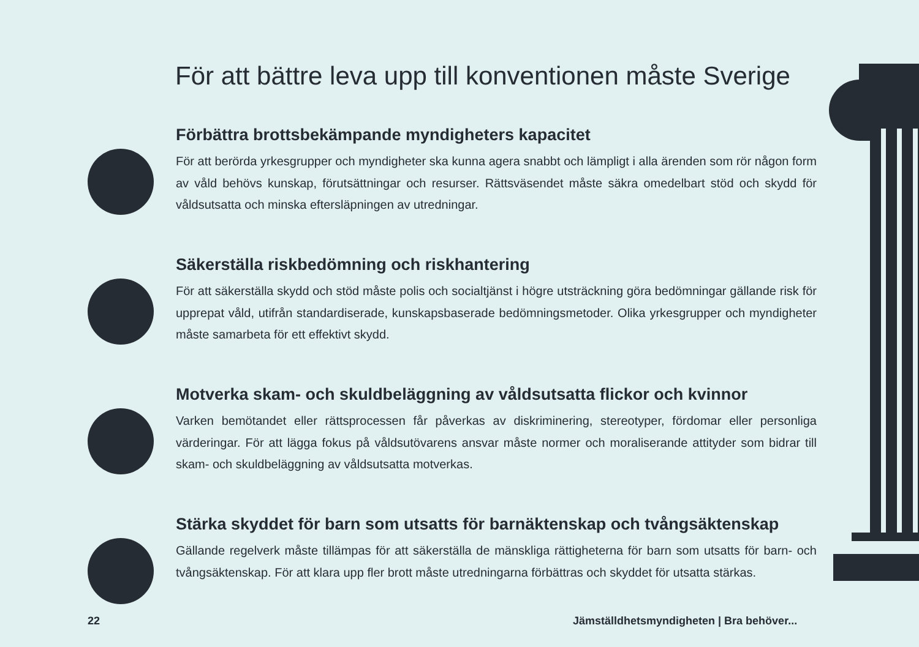För att bättre leva upp till konventionen måste Sverige
Förbättra brottsbekämpande myndigheters kapacitet
För att berörda yrkesgrupper och myndigheter ska kunna agera snabbt och lämpligt i alla ärenden som rör någon form av våld behövs kunskap, förutsättningar och resurser. Rättsväsendet måste säkra omedelbart stöd och skydd för våldsutsatta och minska eftersläpningen av utredningar.
Säkerställa riskbedömning och riskhantering
För att säkerställa skydd och stöd måste polis och socialtjänst i högre utsträckning göra bedömningar gällande risk för upprepat våld, utifrån standardiserade, kunskapsbaserade bedömningsmetoder. Olika yrkesgrupper och myndigheter måste samarbeta för ett effektivt skydd.
Motverka skam- och skuldbeläggning av våldsutsatta flickor och kvinnor
Varken bemötandet eller rättsprocessen får påverkas av diskriminering, stereotyper, fördomar eller personliga värderingar. För att lägga fokus på våldsutövarens ansvar måste normer och moraliserande attityder som bidrar till skam- och skuldbeläggning av våldsutsatta motverkas.
Stärka skyddet för barn som utsatts för barnäktenskap och tvångsäktenskap
Gällande regelverk måste tillämpas för att säkerställa de mänskliga rättigheterna för barn som utsatts för barn- och tvångsäktenskap. För att klara upp fler brott måste utredningarna förbättras och skyddet för utsatta stärkas.
22
Jämställdhetsmyndigheten | Bra behöver...